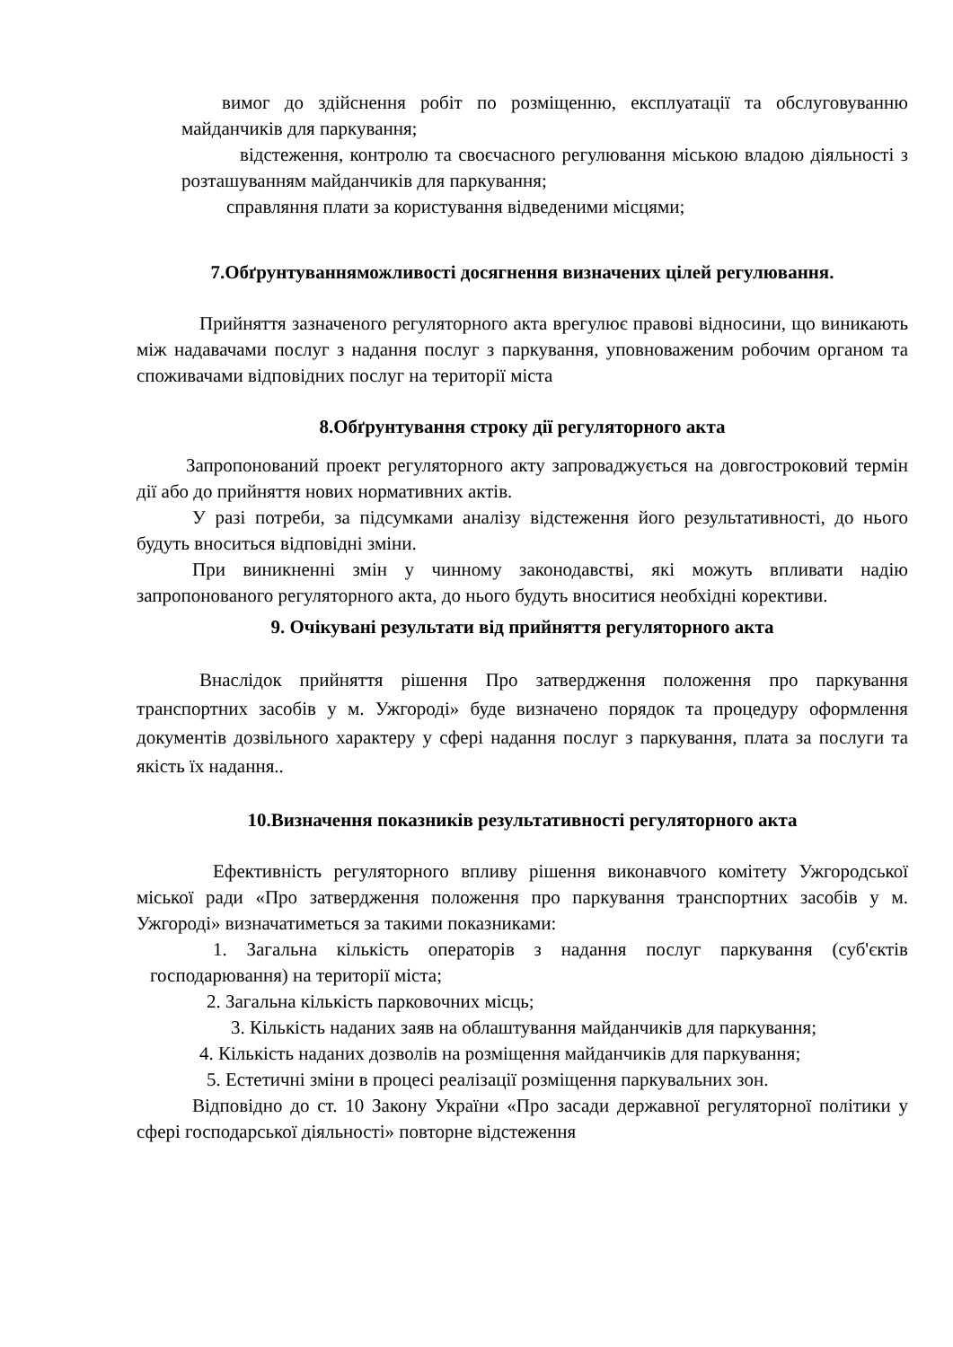вимог до здійснення робіт по розміщенню, експлуатації та обслуговуванню майданчиків для паркування;
відстеження, контролю та своєчасного регулювання міською владою діяльності з розташуванням майданчиків для паркування;
справляння плати за користування відведеними місцями;
7.Обґрунтуванняможливості досягнення визначених цілей регулювання.
Прийняття зазначеного регуляторного акта врегулює правові відносини, що виникають між надавачами послуг з надання послуг з паркування, уповноваженим робочим органом та споживачами відповідних послуг на території міста
8.Обґрунтування строку дії регуляторного акта
Запропонований проект регуляторного акту запроваджується на довгостроковий термін дії або до прийняття нових нормативних актів.
У разі потреби, за підсумками аналізу відстеження його результативності, до нього будуть вноситься відповідні зміни.
При виникненні змін у чинному законодавстві, які можуть впливати надію запропонованого регуляторного акта, до нього будуть вноситися необхідні корективи.
9. Очікувані результати від прийняття регуляторного акта
Внаслідок прийняття рішення Про затвердження положення про паркування транспортних засобів у м. Ужгороді» буде визначено порядок та процедуру оформлення документів дозвільного характеру у сфері надання послуг з паркування, плата за послуги та якість їх надання..
10.Визначення показників результативності регуляторного акта
Ефективність регуляторного впливу рішення виконавчого комітету Ужгородської міської ради «Про затвердження положення про паркування транспортних засобів у м. Ужгороді» визначатиметься за такими показниками:
1. Загальна кількість операторів з надання послуг паркування (суб'єктів господарювання) на території міста;
2. Загальна кількість парковочних місць;
3. Кількість наданих заяв на облаштування майданчиків для паркування;
4. Кількість наданих дозволів на розміщення майданчиків для паркування;
5. Естетичні зміни в процесі реалізації розміщення паркувальних зон.
Відповідно до ст. 10 Закону України «Про засади державної регуляторної політики у сфері господарської діяльності» повторне відстеження